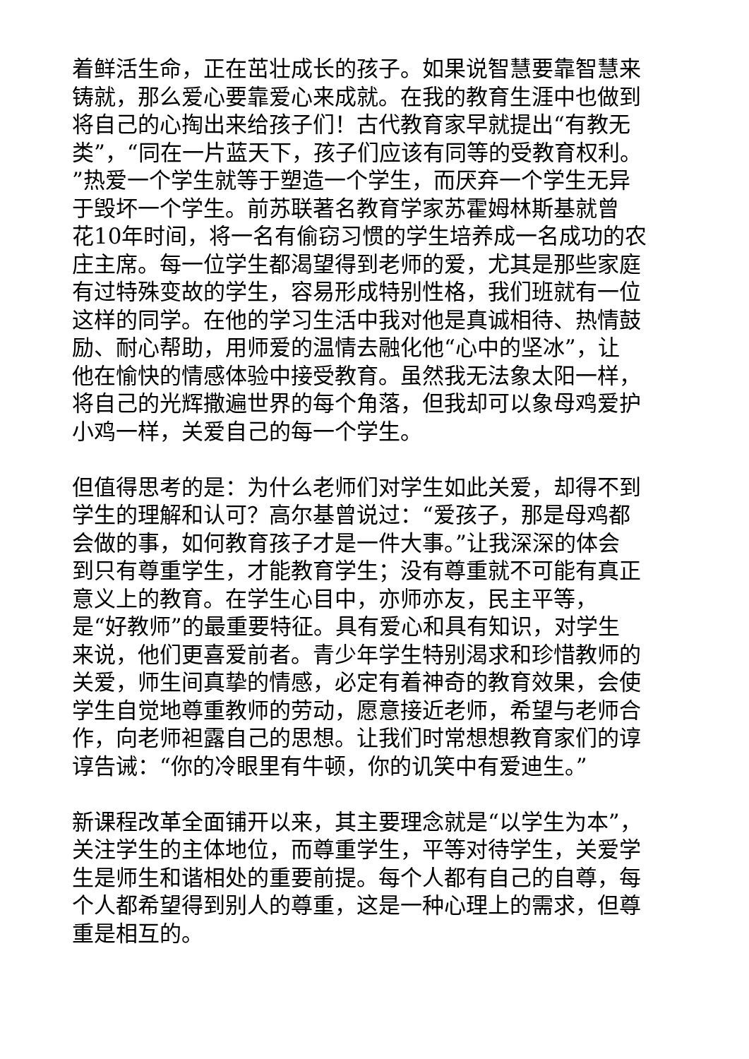着鲜活生命，正在茁壮成长的孩子。如果说智慧要靠智慧来
铸就，那么爱心要靠爱心来成就。在我的教育生涯中也做到
将自己的心掏出来给孩子们！古代教育家早就提出“有教无
类”，“同在一片蓝天下，孩子们应该有同等的受教育权利。
”热爱一个学生就等于塑造一个学生，而厌弃一个学生无异
于毁坏一个学生。前苏联著名教育学家苏霍姆林斯基就曾
花10年时间，将一名有偷窃习惯的学生培养成一名成功的农
庄主席。每一位学生都渴望得到老师的爱，尤其是那些家庭
有过特殊变故的学生，容易形成特别性格，我们班就有一位
这样的同学。在他的学习生活中我对他是真诚相待、热情鼓
励、耐心帮助，用师爱的温情去融化他“心中的坚冰”，让
他在愉快的情感体验中接受教育。虽然我无法象太阳一样，
将自己的光辉撒遍世界的每个角落，但我却可以象母鸡爱护
小鸡一样，关爱自己的每一个学生。
但值得思考的是：为什么老师们对学生如此关爱，却得不到
学生的理解和认可？高尔基曾说过：“爱孩子，那是母鸡都
会做的事，如何教育孩子才是一件大事。”让我深深的体会
到只有尊重学生，才能教育学生；没有尊重就不可能有真正
意义上的教育。在学生心目中，亦师亦友，民主平等，
是“好教师”的最重要特征。具有爱心和具有知识，对学生
来说，他们更喜爱前者。青少年学生特别渴求和珍惜教师的
关爱，师生间真挚的情感，必定有着神奇的教育效果，会使
学生自觉地尊重教师的劳动，愿意接近老师，希望与老师合
作，向老师袒露自己的思想。让我们时常想想教育家们的谆
谆告诫：“你的冷眼里有牛顿，你的讥笑中有爱迪生。”
新课程改革全面铺开以来，其主要理念就是“以学生为本”，
关注学生的主体地位，而尊重学生，平等对待学生，关爱学
生是师生和谐相处的重要前提。每个人都有自己的自尊，每
个人都希望得到别人的尊重，这是一种心理上的需求，但尊
重是相互的。